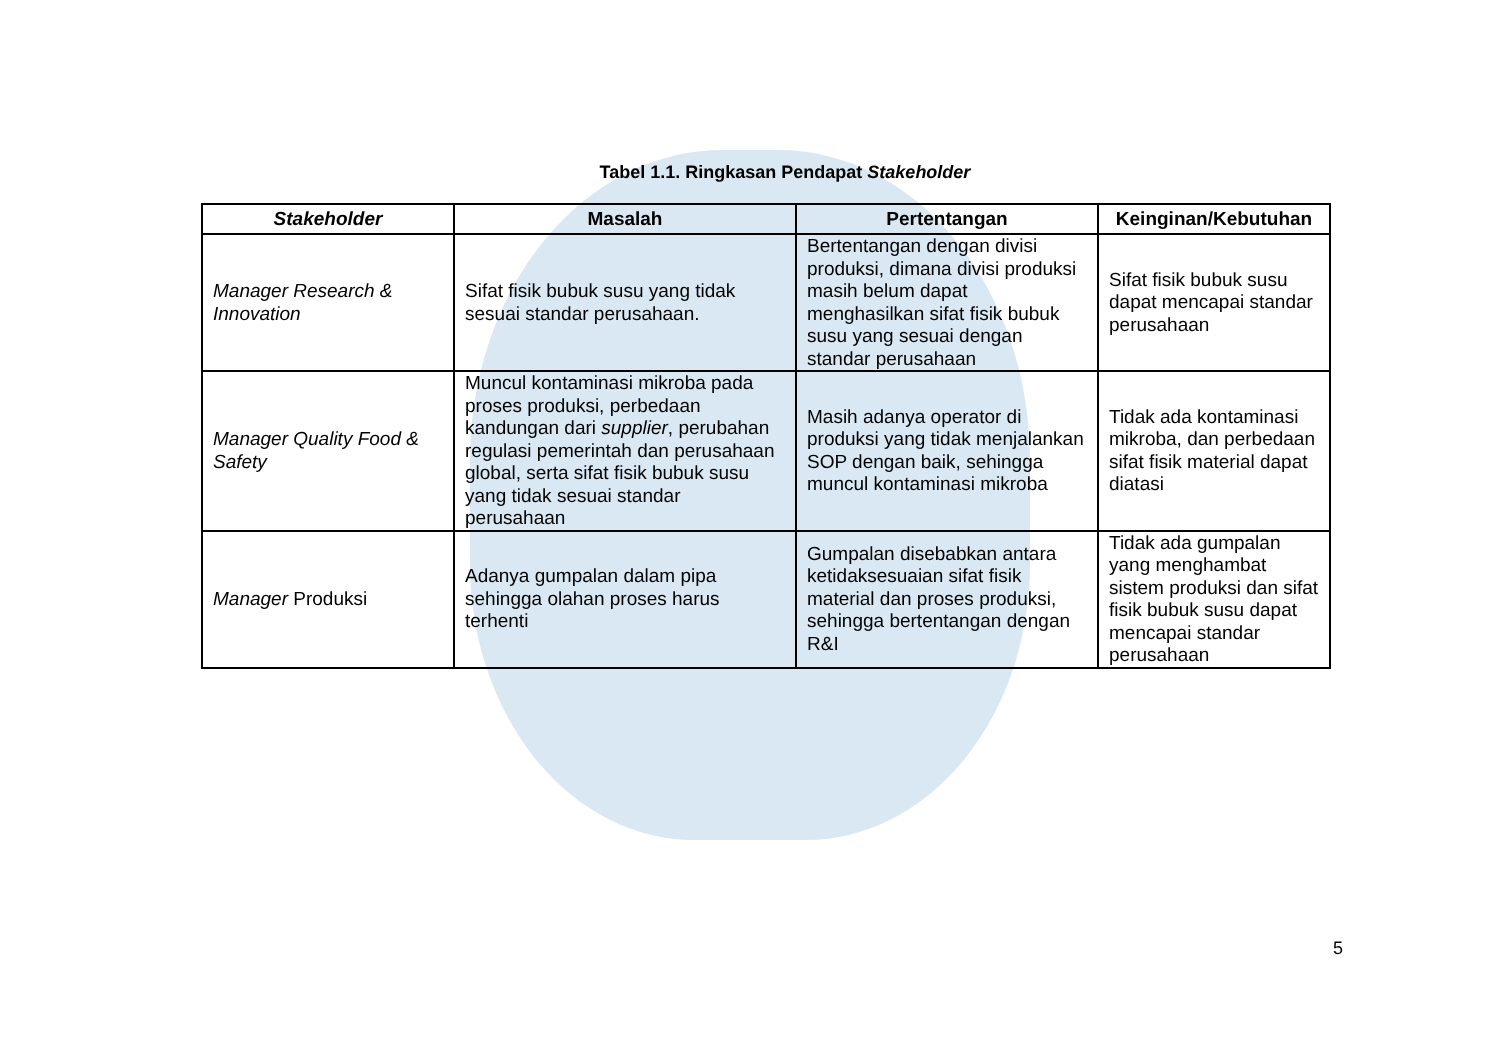Tabel 1.1. Ringkasan Pendapat Stakeholder
| Stakeholder | Masalah | Pertentangan | Keinginan/Kebutuhan |
| --- | --- | --- | --- |
| Manager Research & Innovation | Sifat fisik bubuk susu yang tidak sesuai standar perusahaan. | Bertentangan dengan divisi produksi, dimana divisi produksi masih belum dapat menghasilkan sifat fisik bubuk susu yang sesuai dengan standar perusahaan | Sifat fisik bubuk susu dapat mencapai standar perusahaan |
| Manager Quality Food & Safety | Muncul kontaminasi mikroba pada proses produksi, perbedaan kandungan dari supplier , perubahan regulasi pemerintah dan perusahaan global, serta sifat fisik bubuk susu yang tidak sesuai standar perusahaan | Masih adanya operator di produksi yang tidak menjalankan SOP dengan baik, sehingga muncul kontaminasi mikroba | Tidak ada kontaminasi mikroba, dan perbedaan sifat fisik material dapat diatasi |
| Manager Produksi | Adanya gumpalan dalam pipa sehingga olahan proses harus terhenti | Gumpalan disebabkan antara ketidaksesuaian sifat fisik material dan proses produksi, sehingga bertentangan dengan R&I | Tidak ada gumpalan yang menghambat sistem produksi dan sifat fisik bubuk susu dapat mencapai standar perusahaan |
5